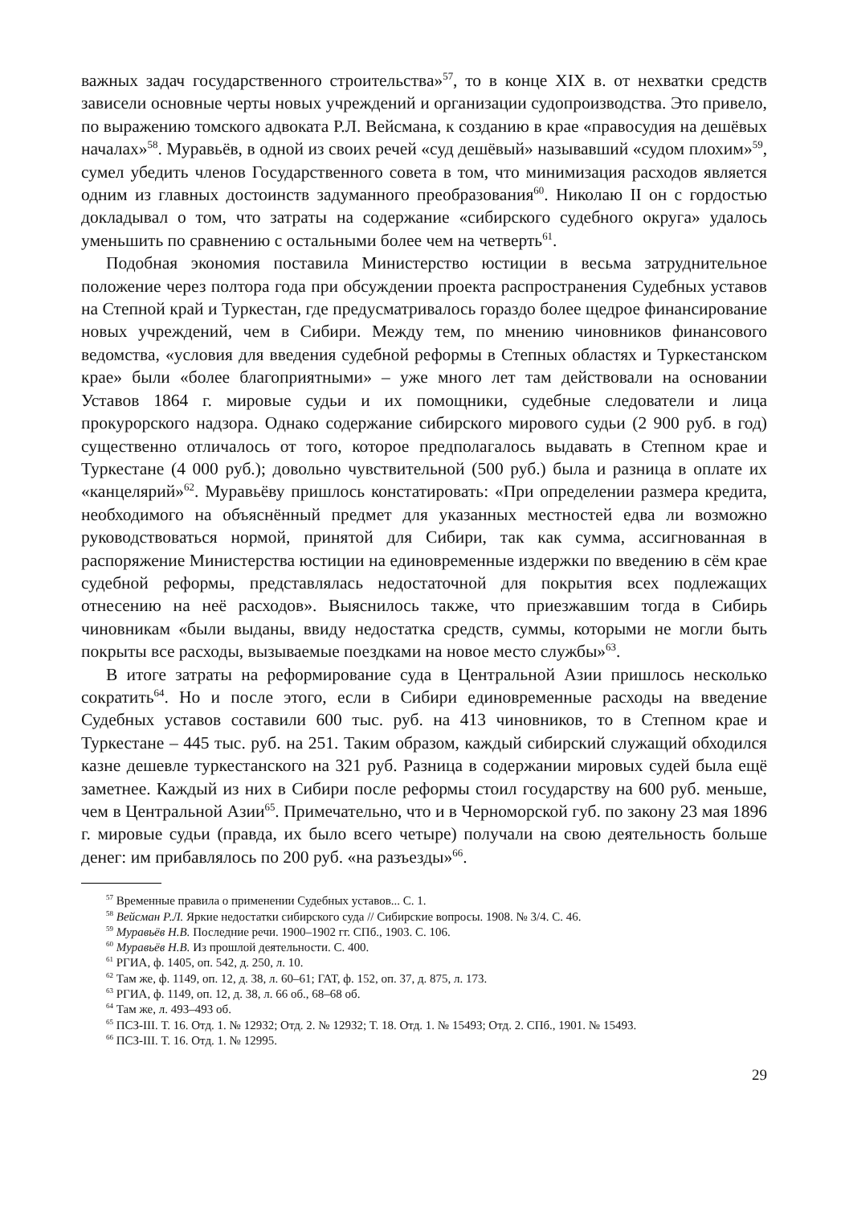важных задач государственного строительства»<sup>57</sup>, то в конце XIX в. от нехватки средств зависели основные черты новых учреждений и организации судопроизводства. Это привело, по выражению томского адвоката Р.Л. Вейсмана, к созданию в крае «правосудия на дешёвых началах»<sup>58</sup>. Муравьёв, в одной из своих речей «суд дешёвый» называвший «судом плохим»<sup>59</sup>, сумел убедить членов Государственного совета в том, что минимизация расходов является одним из главных достоинств задуманного преобразования<sup>60</sup>. Николаю II он с гордостью докладывал о том, что затраты на содержание «сибирского судебного округа» удалось уменьшить по сравнению с остальными более чем на четверть<sup>61</sup>.
Подобная экономия поставила Министерство юстиции в весьма затруднительное положение через полтора года при обсуждении проекта распространения Судебных уставов на Степной край и Туркестан, где предусматривалось гораздо более щедрое финансирование новых учреждений, чем в Сибири. Между тем, по мнению чиновников финансового ведомства, «условия для введения судебной реформы в Степных областях и Туркестанском крае» были «более благоприятными» – уже много лет там действовали на основании Уставов 1864 г. мировые судьи и их помощники, судебные следователи и лица прокурорского надзора. Однако содержание сибирского мирового судьи (2 900 руб. в год) существенно отличалось от того, которое предполагалось выдавать в Степном крае и Туркестане (4 000 руб.); довольно чувствительной (500 руб.) была и разница в оплате их «канцелярий»<sup>62</sup>. Муравьёву пришлось констатировать: «При определении размера кредита, необходимого на объяснённый предмет для указанных местностей едва ли возможно руководствоваться нормой, принятой для Сибири, так как сумма, ассигнованная в распоряжение Министерства юстиции на единовременные издержки по введению в сём крае судебной реформы, представлялась недостаточной для покрытия всех подлежащих отнесению на неё расходов». Выяснилось также, что приезжавшим тогда в Сибирь чиновникам «были выданы, ввиду недостатка средств, суммы, которыми не могли быть покрыты все расходы, вызываемые поездками на новое место службы»<sup>63</sup>.
В итоге затраты на реформирование суда в Центральной Азии пришлось несколько сократить<sup>64</sup>. Но и после этого, если в Сибири единовременные расходы на введение Судебных уставов составили 600 тыс. руб. на 413 чиновников, то в Степном крае и Туркестане – 445 тыс. руб. на 251. Таким образом, каждый сибирский служащий обходился казне дешевле туркестанского на 321 руб. Разница в содержании мировых судей была ещё заметнее. Каждый из них в Сибири после реформы стоил государству на 600 руб. меньше, чем в Центральной Азии<sup>65</sup>. Примечательно, что и в Черноморской губ. по закону 23 мая 1896 г. мировые судьи (правда, их было всего четыре) получали на свою деятельность больше денег: им прибавлялось по 200 руб. «на разъезды»<sup>66</sup>.
<sup>57</sup> Временные правила о применении Судебных уставов... С. 1.
<sup>58</sup> Вейсман Р.Л. Яркие недостатки сибирского суда // Сибирские вопросы. 1908. № 3/4. С. 46.
<sup>59</sup> Муравьёв Н.В. Последние речи. 1900–1902 гг. СПб., 1903. С. 106.
<sup>60</sup> Муравьёв Н.В. Из прошлой деятельности. С. 400.
<sup>61</sup> РГИА, ф. 1405, оп. 542, д. 250, л. 10.
<sup>62</sup> Там же, ф. 1149, оп. 12, д. 38, л. 60–61; ГАТ, ф. 152, оп. 37, д. 875, л. 173.
<sup>63</sup> РГИА, ф. 1149, оп. 12, д. 38, л. 66 об., 68–68 об.
<sup>64</sup> Там же, л. 493–493 об.
<sup>65</sup> ПСЗ-III. Т. 16. Отд. 1. № 12932; Отд. 2. № 12932; Т. 18. Отд. 1. № 15493; Отд. 2. СПб., 1901. № 15493.
<sup>66</sup> ПСЗ-III. Т. 16. Отд. 1. № 12995.
29